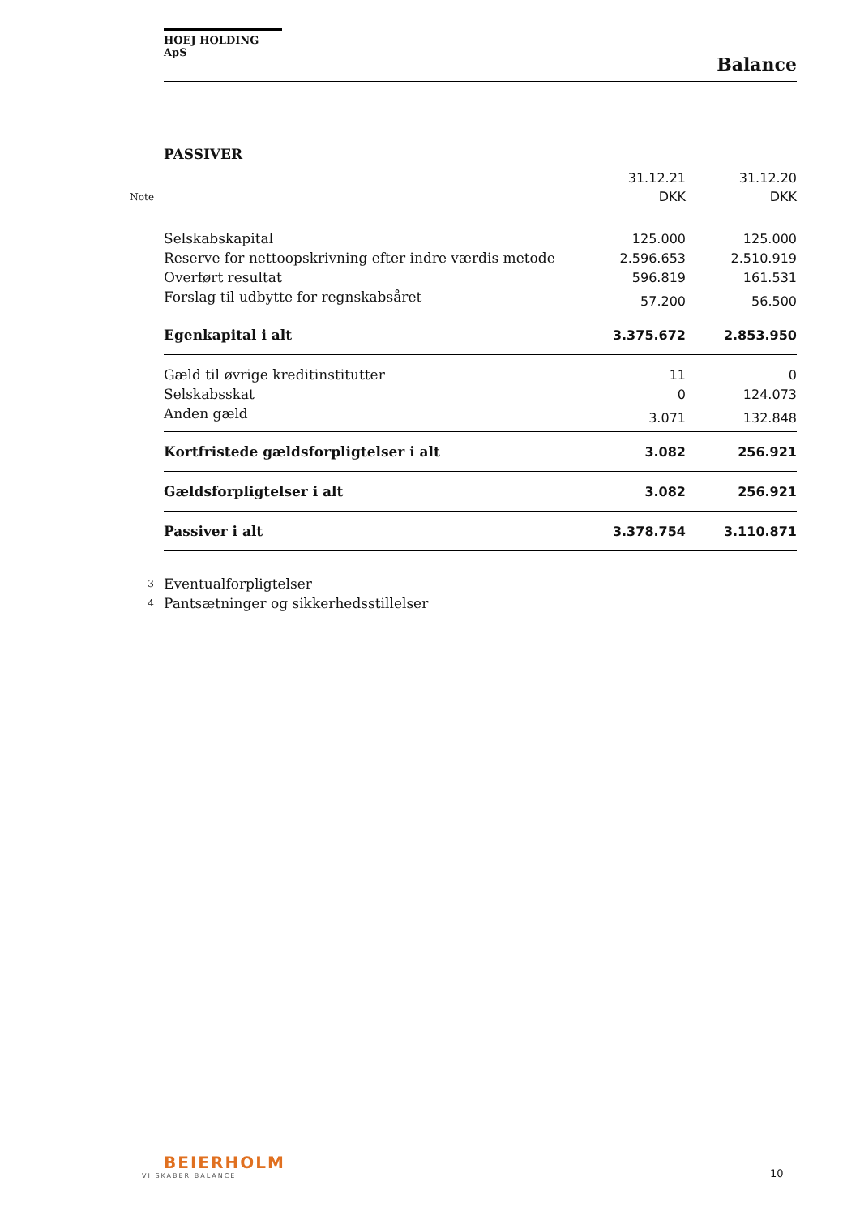HOEJ HOLDING ApS
Balance
PASSIVER
| | | 31.12.21 | 31.12.20 |
| --- | --- | --- | --- |
| Note | | DKK | DKK |
| | Selskabskapital | 125.000 | 125.000 |
| | Reserve for nettoopskrivning efter indre værdis metode | 2.596.653 | 2.510.919 |
| | Overført resultat | 596.819 | 161.531 |
| | Forslag til udbytte for regnskabsåret | 57.200 | 56.500 |
| | Egenkapital i alt | 3.375.672 | 2.853.950 |
| | Gæld til øvrige kreditinstitutter | 11 | 0 |
| | Selskabsskat | 0 | 124.073 |
| | Anden gæld | 3.071 | 132.848 |
| | Kortfristede gældsforpligtelser i alt | 3.082 | 256.921 |
| | Gældsforpligtelser i alt | 3.082 | 256.921 |
| | Passiver i alt | 3.378.754 | 3.110.871 |
| 3 | Eventualforpligtelser | | |
| 4 | Pantsætninger og sikkerhedsstillelser | | |
BEIERHOLM
VI SKABER BALANCE
10